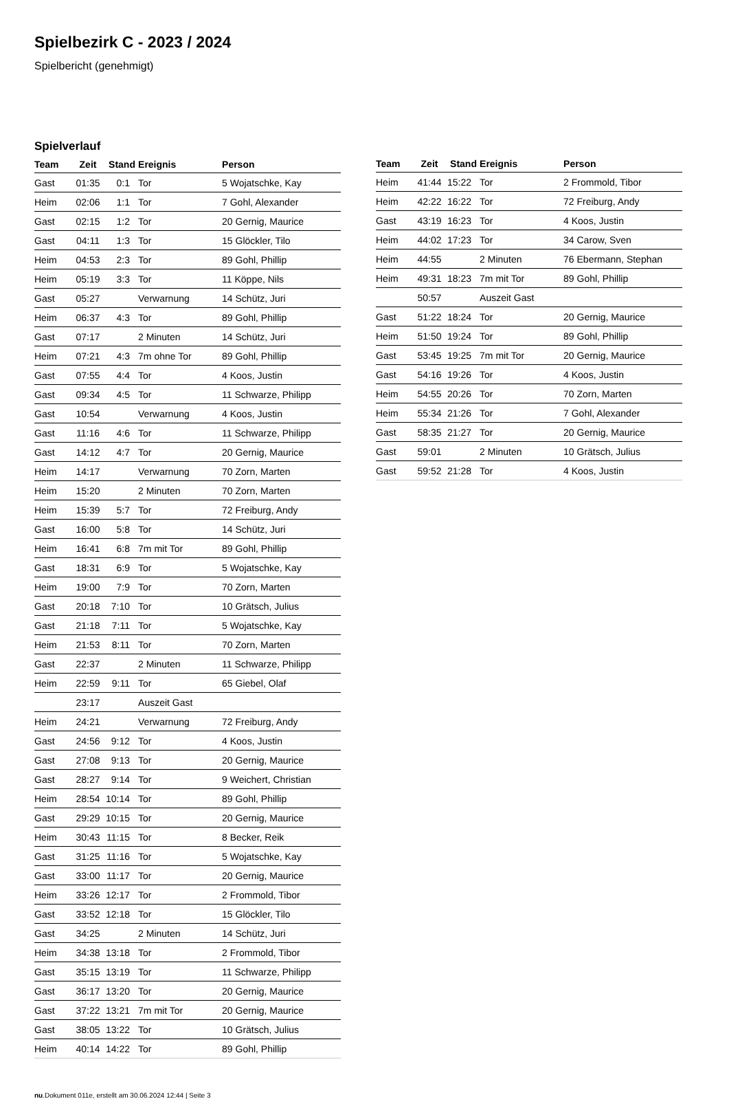Spielbezirk C - 2023 / 2024
Spielbericht (genehmigt)
Spielverlauf
| Team | Zeit | Stand | Ereignis | Person |
| --- | --- | --- | --- | --- |
| Gast | 01:35 | 0:1 | Tor | 5 Wojatschke, Kay |
| Heim | 02:06 | 1:1 | Tor | 7 Gohl, Alexander |
| Gast | 02:15 | 1:2 | Tor | 20 Gernig, Maurice |
| Gast | 04:11 | 1:3 | Tor | 15 Glöckler, Tilo |
| Heim | 04:53 | 2:3 | Tor | 89 Gohl, Phillip |
| Heim | 05:19 | 3:3 | Tor | 11 Köppe, Nils |
| Gast | 05:27 | | Verwarnung | 14 Schütz, Juri |
| Heim | 06:37 | 4:3 | Tor | 89 Gohl, Phillip |
| Gast | 07:17 | | 2 Minuten | 14 Schütz, Juri |
| Heim | 07:21 | 4:3 | 7m ohne Tor | 89 Gohl, Phillip |
| Gast | 07:55 | 4:4 | Tor | 4 Koos, Justin |
| Gast | 09:34 | 4:5 | Tor | 11 Schwarze, Philipp |
| Gast | 10:54 | | Verwarnung | 4 Koos, Justin |
| Gast | 11:16 | 4:6 | Tor | 11 Schwarze, Philipp |
| Gast | 14:12 | 4:7 | Tor | 20 Gernig, Maurice |
| Heim | 14:17 | | Verwarnung | 70 Zorn, Marten |
| Heim | 15:20 | | 2 Minuten | 70 Zorn, Marten |
| Heim | 15:39 | 5:7 | Tor | 72 Freiburg, Andy |
| Gast | 16:00 | 5:8 | Tor | 14 Schütz, Juri |
| Heim | 16:41 | 6:8 | 7m mit Tor | 89 Gohl, Phillip |
| Gast | 18:31 | 6:9 | Tor | 5 Wojatschke, Kay |
| Heim | 19:00 | 7:9 | Tor | 70 Zorn, Marten |
| Gast | 20:18 | 7:10 | Tor | 10 Grätsch, Julius |
| Gast | 21:18 | 7:11 | Tor | 5 Wojatschke, Kay |
| Heim | 21:53 | 8:11 | Tor | 70 Zorn, Marten |
| Gast | 22:37 | | 2 Minuten | 11 Schwarze, Philipp |
| Heim | 22:59 | 9:11 | Tor | 65 Giebel, Olaf |
| | 23:17 | | Auszeit Gast | |
| Heim | 24:21 | | Verwarnung | 72 Freiburg, Andy |
| Gast | 24:56 | 9:12 | Tor | 4 Koos, Justin |
| Gast | 27:08 | 9:13 | Tor | 20 Gernig, Maurice |
| Gast | 28:27 | 9:14 | Tor | 9 Weichert, Christian |
| Heim | 28:54 | 10:14 | Tor | 89 Gohl, Phillip |
| Gast | 29:29 | 10:15 | Tor | 20 Gernig, Maurice |
| Heim | 30:43 | 11:15 | Tor | 8 Becker, Reik |
| Gast | 31:25 | 11:16 | Tor | 5 Wojatschke, Kay |
| Gast | 33:00 | 11:17 | Tor | 20 Gernig, Maurice |
| Heim | 33:26 | 12:17 | Tor | 2 Frommold, Tibor |
| Gast | 33:52 | 12:18 | Tor | 15 Glöckler, Tilo |
| Gast | 34:25 | | 2 Minuten | 14 Schütz, Juri |
| Heim | 34:38 | 13:18 | Tor | 2 Frommold, Tibor |
| Gast | 35:15 | 13:19 | Tor | 11 Schwarze, Philipp |
| Gast | 36:17 | 13:20 | Tor | 20 Gernig, Maurice |
| Gast | 37:22 | 13:21 | 7m mit Tor | 20 Gernig, Maurice |
| Gast | 38:05 | 13:22 | Tor | 10 Grätsch, Julius |
| Heim | 40:14 | 14:22 | Tor | 89 Gohl, Phillip |
| Team | Zeit | Stand | Ereignis | Person |
| --- | --- | --- | --- | --- |
| Heim | 41:44 | 15:22 | Tor | 2 Frommold, Tibor |
| Heim | 42:22 | 16:22 | Tor | 72 Freiburg, Andy |
| Gast | 43:19 | 16:23 | Tor | 4 Koos, Justin |
| Heim | 44:02 | 17:23 | Tor | 34 Carow, Sven |
| Heim | 44:55 | | 2 Minuten | 76 Ebermann, Stephan |
| Heim | 49:31 | 18:23 | 7m mit Tor | 89 Gohl, Phillip |
| | 50:57 | | Auszeit Gast | |
| Gast | 51:22 | 18:24 | Tor | 20 Gernig, Maurice |
| Heim | 51:50 | 19:24 | Tor | 89 Gohl, Phillip |
| Gast | 53:45 | 19:25 | 7m mit Tor | 20 Gernig, Maurice |
| Gast | 54:16 | 19:26 | Tor | 4 Koos, Justin |
| Heim | 54:55 | 20:26 | Tor | 70 Zorn, Marten |
| Heim | 55:34 | 21:26 | Tor | 7 Gohl, Alexander |
| Gast | 58:35 | 21:27 | Tor | 20 Gernig, Maurice |
| Gast | 59:01 | | 2 Minuten | 10 Grätsch, Julius |
| Gast | 59:52 | 21:28 | Tor | 4 Koos, Justin |
nu.Dokument 011e, erstellt am 30.06.2024 12:44 | Seite 3